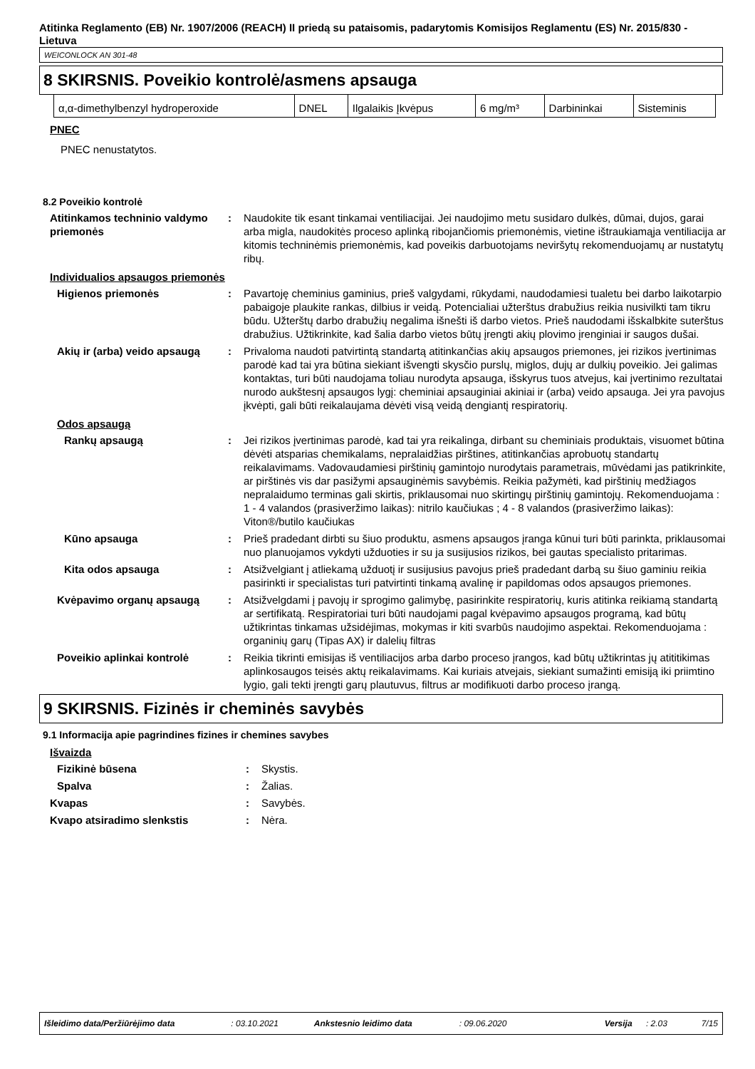Atitinka Reglamento (EB) Nr. 1907/2006 (REACH) II priedą su pataisomis, padarytomis Komisijos Reglamentu (ES) Nr. 2015/830 - Lietuva
WEICONLOCK AN 301-48
8 SKIRSNIS. Poveikio kontrolė/asmens apsauga
| α,α-dimethylbenzyl hydroperoxide | DNEL | Ilgalaikis Įkvėpus | 6 mg/m³ | Darbininkai | Sisteminis |
PNEC
PNEC nenustatytos.
8.2 Poveikio kontrolė
Atitinkamos techninio valdymo priemonės
: Naudokite tik esant tinkamai ventiliacijai. Jei naudojimo metu susidaro dulkės, dūmai, dujos, garai arba migla, naudokitės proceso aplinką ribojančiomis priemonėmis, vietine ištraukiamąja ventiliacija ar kitomis techninėmis priemonėmis, kad poveikis darbuotojams neviršytų rekomenduojamų ar nustatytų ribų.
Individualios apsaugos priemonės
Higienos priemonės : Pavartoję cheminius gaminius, prieš valgydami, rūkydami, naudodamiesi tualetu bei darbo laikotarpio pabaigoje plaukite rankas, dilbius ir veidą. Potencialiai užterštus drabužius reikia nusivilkti tam tikru būdu. Užterštų darbo drabužių negalima išnešti iš darbo vietos. Prieš naudodami išskalbkite suterštus drabužius. Užtikrinkite, kad šalia darbo vietos būtų įrengti akių plovimo įrenginiai ir saugos dušai.
Akių ir (arba) veido apsaugą
: Privaloma naudoti patvirtintą standartą atitinkančias akių apsaugos priemones, jei rizikos įvertinimas parodė kad tai yra būtina siekiant išvengti skysčio purslų, miglos, dujų ar dulkių poveikio. Jei galimas kontaktas, turi būti naudojama toliau nurodyta apsauga, išskyrus tuos atvejus, kai įvertinimo rezultatai nurodo aukštesnį apsaugos lygį: cheminiai apsauginiai akiniai ir (arba) veido apsauga. Jei yra pavojus įkvėpti, gali būti reikalaujama dėvėti visą veidą dengiantį respiratorių.
Odos apsaugą
Rankų apsaugą : Jei rizikos įvertinimas parodė, kad tai yra reikalinga, dirbant su cheminiais produktais, visuomet būtina dėvėti atsparias chemikalams, nepralaidžias pirštines, atitinkančias aprobuotų standartų reikalavimams. Vadovaudamiesi pirštinių gamintojo nurodytais parametrais, mūvėdami jas patikrinkite, ar pirštinės vis dar pasižymi apsauginėmis savybėmis. Reikia pažymėti, kad pirštinių medžiagos nepralaidumo terminas gali skirtis, priklausomai nuo skirtingų pirštinių gamintojų. Rekomenduojama : 1 - 4 valandos (prasiveržimo laikas): nitrilo kaučiukas ; 4 - 8 valandos (prasiveržimo laikas): Viton®/butilo kaučiukas
Kūno apsauga : Prieš pradedant dirbti su šiuo produktu, asmens apsaugos įranga kūnui turi būti parinkta, priklausomai nuo planuojamos vykdyti užduoties ir su ja susijusios rizikos, bei gautas specialisto pritarimas.
Kita odos apsauga : Atsižvelgiant į atliekamą užduotį ir susijusius pavojus prieš pradedant darbą su šiuo gaminiu reikia pasirinkti ir specialistas turi patvirtinti tinkamą avalinę ir papildomas odos apsaugos priemones.
Kvėpavimo organų apsaugą : Atsižvelgdami į pavojų ir sprogimo galimybę, pasirinkite respiratorių, kuris atitinka reikiamą standartą ar sertifikatą. Respiratoriai turi būti naudojami pagal kvėpavimo apsaugos programą, kad būtų užtikrintas tinkamas užsidėjimas, mokymas ir kiti svarbūs naudojimo aspektai. Rekomenduojama : organinių garų (Tipas AX) ir dalelių filtras
Poveikio aplinkai kontrolė : Reikia tikrinti emisijas iš ventiliacijos arba darbo proceso įrangos, kad būtų užtikrintas jų atititikimas aplinkosaugos teisės aktų reikalavimams. Kai kuriais atvejais, siekiant sumažinti emisiją iki priimtino lygio, gali tekti įrengti garų plautuvus, filtrus ar modifikuoti darbo proceso įrangą.
9 SKIRSNIS. Fizinės ir cheminės savybės
9.1 Informacija apie pagrindines fizines ir chemines savybes
Išvaizda
Fizikinė būsena : Skystis.
Spalva : Žalias.
Kvapas : Savybės.
Kvapo atsiradimo slenkstis : Nėra.
Išleidimo data/Peržiūrėjimo data: 03.10.2021 Ankstesnio leidimo data: 09.06.2020 Versija: 2.03 7/15